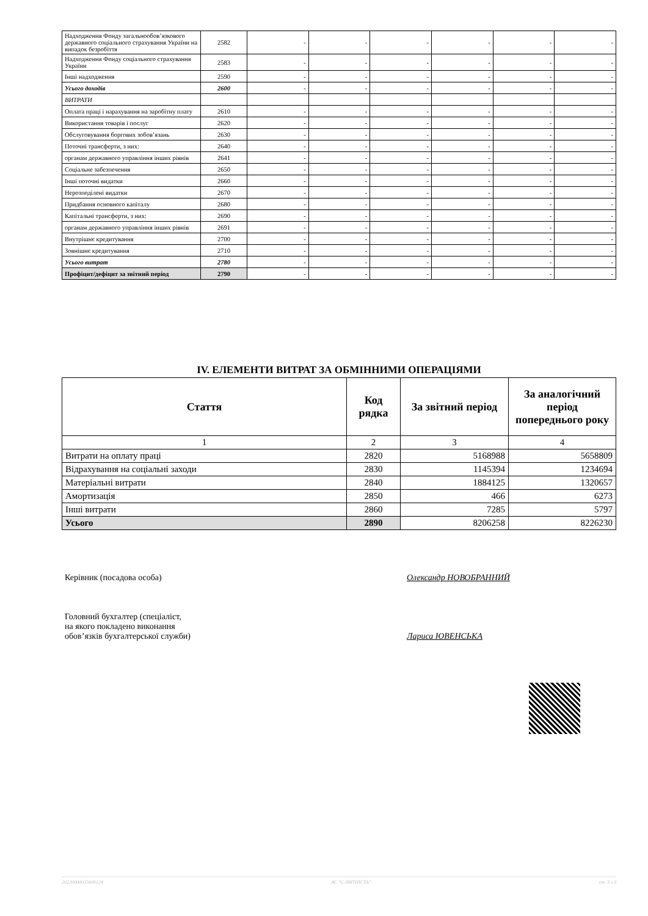| Надходження Фонду загальнообов’язкового державного соціального страхування України на випадок безробіття | 2582 | - | - | - | - | - | - |
| Надходження Фонду соціального страхування України | 2583 | - | - | - | - | - | - |
| Інші надходження | 2590 | - | - | - | - | - | - |
| Усього доходів | 2600 | - | - | - | - | - | - |
| ВИТРАТИ | | | | | | | |
| Оплата праці і нарахування на заробітну плату | 2610 | - | - | - | - | - | - |
| Використання товарів і послуг | 2620 | - | - | - | - | - | - |
| Обслуговування боргових зобов’язань | 2630 | - | - | - | - | - | - |
| Поточні трансферти, з них: | 2640 | - | - | - | - | - | - |
| органам державного управління інших рівнів | 2641 | - | - | - | - | - | - |
| Соціальне забезпечення | 2650 | - | - | - | - | - | - |
| Інші поточні видатки | 2660 | - | - | - | - | - | - |
| Нерозподілені видатки | 2670 | - | - | - | - | - | - |
| Придбання основного капіталу | 2680 | - | - | - | - | - | - |
| Капітальні трансферти, з них: | 2690 | - | - | - | - | - | - |
| органам державного управління інших рівнів | 2691 | - | - | - | - | - | - |
| Внутрішнє кредитування | 2700 | - | - | - | - | - | - |
| Зовнішнє кредитування | 2710 | - | - | - | - | - | - |
| Усього витрат | 2780 | - | - | - | - | - | - |
| Профіцит/дефіцит за звітний період | 2790 | - | - | - | - | - | - |
IV. ЕЛЕМЕНТИ ВИТРАТ ЗА ОБМІННИМИ ОПЕРАЦІЯМИ
| Стаття | Код рядка | За звітний період | За аналогічний період попереднього року |
| --- | --- | --- | --- |
| 1 | 2 | 3 | 4 |
| Витрати на оплату праці | 2820 | 5168988 | 5658809 |
| Відрахування на соціальні заходи | 2830 | 1145394 | 1234694 |
| Матеріальні витрати | 2840 | 1884125 | 1320657 |
| Амортизація | 2850 | 466 | 6273 |
| Інші витрати | 2860 | 7285 | 5797 |
| Усього | 2890 | 8206258 | 8226230 |
Керівник (посадова особа) Олександр НОВОБРАННИЙ
Головний бухгалтер (спеціаліст,
на якого покладено виконання
обов’язків бухгалтерської служби)
Лариса ЮВЕНСЬКА
20220000035606124 АС "Є-ЗВІТНІСТЬ" ст. 3 з 3